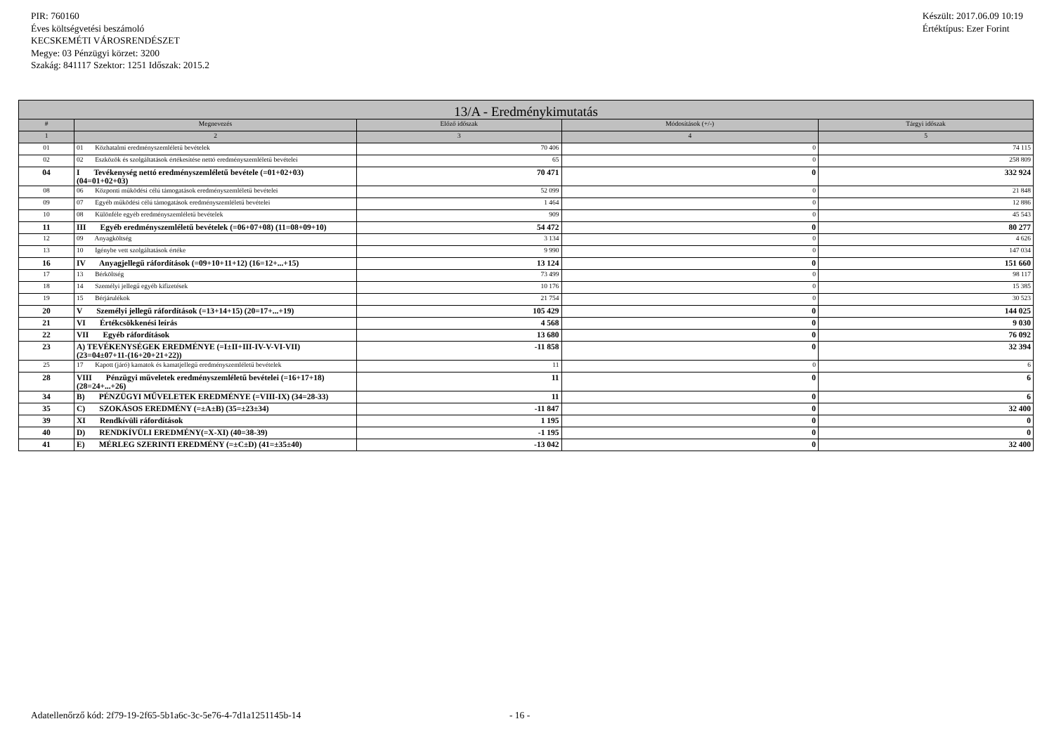PIR: 760160
Éves költségvetési beszámoló
KECSKEMÉTI VÁROSRENDÉSZET
Megye: 03 Pénzügyi körzet: 3200
Szakág: 841117 Szektor: 1251 Időszak: 2015.2
Készült: 2017.06.09 10:19
Értéktípus: Ezer Forint
| 13/A - Eredménykimutatás | | | | |
| --- | --- | --- | --- | --- |
| # | Megnevezés | Előző időszak | Módosítások (+/-) | Tárgyi időszak |
| 1 | 2 | 3 | 4 | 5 |
| 01 | 01 Közhatalmi eredményszemléletű bevételek | 70 406 | 0 | 74 115 |
| 02 | 02 Eszközök és szolgáltatások értékesítése nettó eredményszemléletű bevételei | 65 | 0 | 258 809 |
| 04 | I Tevékenység nettó eredményszemléletű bevétele (=01+02+03) (04=01+02+03) | 70 471 | 0 | 332 924 |
| 08 | 06 Központi működési célú támogatások eredményszemléletű bevételei | 52 099 | 0 | 21 848 |
| 09 | 07 Egyéb működési célú támogatások eredményszemléletű bevételei | 1 464 | 0 | 12 886 |
| 10 | 08 Különféle egyéb eredményszemléletű bevételek | 909 | 0 | 45 543 |
| 11 | III Egyéb eredményszemléletű bevételek (=06+07+08) (11=08+09+10) | 54 472 | 0 | 80 277 |
| 12 | 09 Anyagköltség | 3 134 | 0 | 4 626 |
| 13 | 10 Igénybe vett szolgáltatások értéke | 9 990 | 0 | 147 034 |
| 16 | IV Anyagjellegű ráfordítások (=09+10+11+12) (16=12+...+15) | 13 124 | 0 | 151 660 |
| 17 | 13 Bérköltség | 73 499 | 0 | 98 117 |
| 18 | 14 Személyi jellegű egyéb kifizetések | 10 176 | 0 | 15 385 |
| 19 | 15 Bérjárulékok | 21 754 | 0 | 30 523 |
| 20 | V Személyi jellegű ráfordítások (=13+14+15) (20=17+...+19) | 105 429 | 0 | 144 025 |
| 21 | VI Értékcsökkenési leírás | 4 568 | 0 | 9 030 |
| 22 | VII Egyéb ráfordítások | 13 680 | 0 | 76 092 |
| 23 | A) TEVÉKENYSÉGEK EREDMÉNYE (=I±II+III-IV-V-VI-VII) (23=04±07+11-(16+20+21+22)) | -11 858 | 0 | 32 394 |
| 25 | 17 Kapott (járó) kamatok és kamatjellegű eredményszemléletű bevételek | 11 | 0 | 6 |
| 28 | VIII Pénzügyi műveletek eredményszemléletű bevételei (=16+17+18) (28=24+...+26) | 11 | 0 | 6 |
| 34 | B) PÉNZÜGYI MŰVELETEK EREDMÉNYE (=VIII-IX) (34=28-33) | 11 | 0 | 6 |
| 35 | C) SZOKÁSOS EREDMÉNY (=±A±B) (35=±23±34) | -11 847 | 0 | 32 400 |
| 39 | XI Rendkívüli ráfordítások | 1 195 | 0 | 0 |
| 40 | D) RENDKÍVÜLI EREDMÉNY(=X-XI) (40=38-39) | -1 195 | 0 | 0 |
| 41 | E) MÉRLEG SZERINTI EREDMÉNY (=±C±D) (41=±35±40) | -13 042 | 0 | 32 400 |
Adatellenőrző kód: 2f79-19-2f65-5b1a6c-3c-5e76-4-7d1a1251145b-14
- 16 -